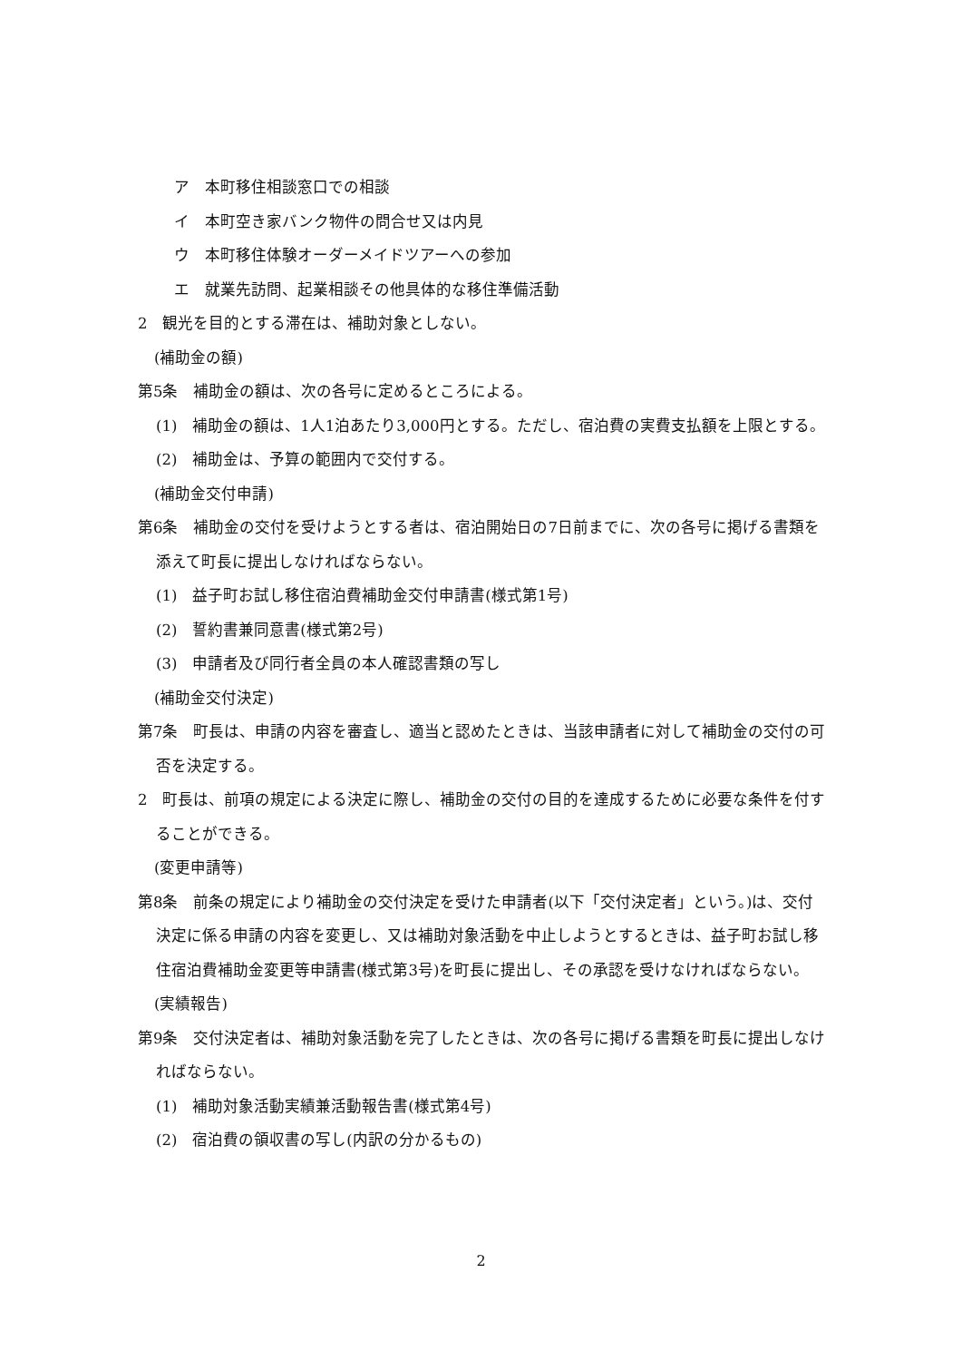ア　本町移住相談窓口での相談
イ　本町空き家バンク物件の問合せ又は内見
ウ　本町移住体験オーダーメイドツアーへの参加
エ　就業先訪問、起業相談その他具体的な移住準備活動
2　観光を目的とする滞在は、補助対象としない。
(補助金の額)
第5条　補助金の額は、次の各号に定めるところによる。
(1)　補助金の額は、1人1泊あたり3,000円とする。ただし、宿泊費の実費支払額を上限とする。
(2)　補助金は、予算の範囲内で交付する。
(補助金交付申請)
第6条　補助金の交付を受けようとする者は、宿泊開始日の7日前までに、次の各号に掲げる書類を添えて町長に提出しなければならない。
(1)　益子町お試し移住宿泊費補助金交付申請書(様式第1号)
(2)　誓約書兼同意書(様式第2号)
(3)　申請者及び同行者全員の本人確認書類の写し
(補助金交付決定)
第7条　町長は、申請の内容を審査し、適当と認めたときは、当該申請者に対して補助金の交付の可否を決定する。
2　町長は、前項の規定による決定に際し、補助金の交付の目的を達成するために必要な条件を付することができる。
(変更申請等)
第8条　前条の規定により補助金の交付決定を受けた申請者(以下「交付決定者」という。)は、交付決定に係る申請の内容を変更し、又は補助対象活動を中止しようとするときは、益子町お試し移住宿泊費補助金変更等申請書(様式第3号)を町長に提出し、その承認を受けなければならない。
(実績報告)
第9条　交付決定者は、補助対象活動を完了したときは、次の各号に掲げる書類を町長に提出しなければならない。
(1)　補助対象活動実績兼活動報告書(様式第4号)
(2)　宿泊費の領収書の写し(内訳の分かるもの)
2